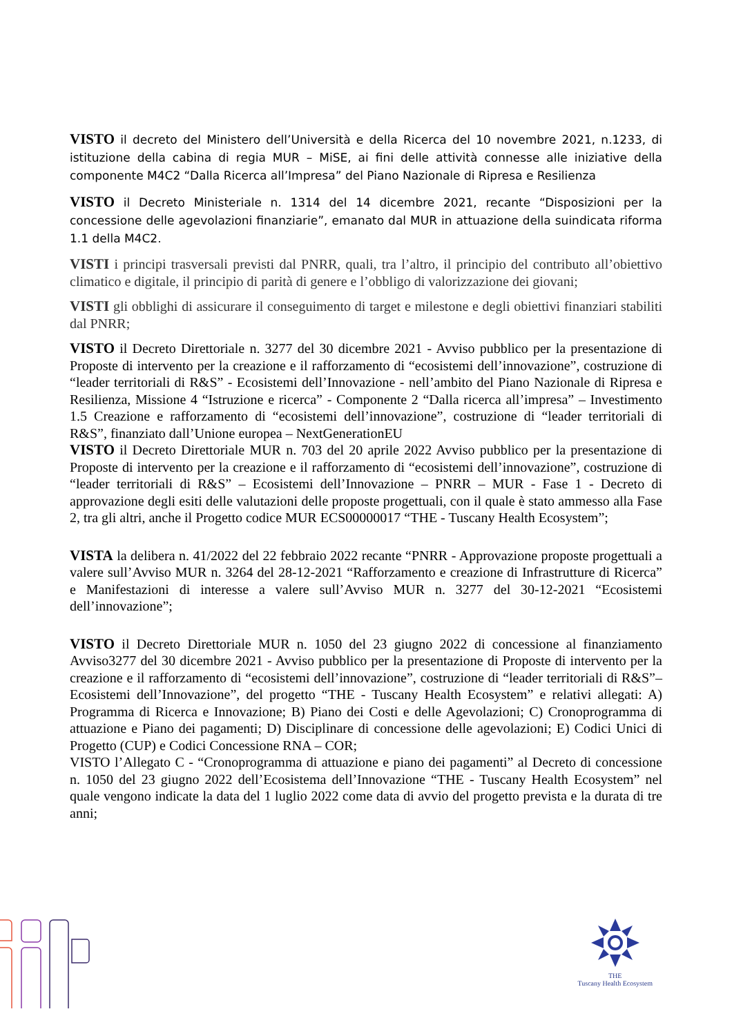VISTO il decreto del Ministero dell’Università e della Ricerca del 10 novembre 2021, n.1233, di istituzione della cabina di regia MUR – MiSE, ai fini delle attività connesse alle iniziative della componente M4C2 “Dalla Ricerca all’Impresa” del Piano Nazionale di Ripresa e Resilienza
VISTO il Decreto Ministeriale n. 1314 del 14 dicembre 2021, recante “Disposizioni per la concessione delle agevolazioni finanziarie”, emanato dal MUR in attuazione della suindicata riforma 1.1 della M4C2.
VISTI i principi trasversali previsti dal PNRR, quali, tra l’altro, il principio del contributo all’obiettivo climatico e digitale, il principio di parità di genere e l’obbligo di valorizzazione dei giovani;
VISTI gli obblighi di assicurare il conseguimento di target e milestone e degli obiettivi finanziari stabiliti dal PNRR;
VISTO il Decreto Direttoriale n. 3277 del 30 dicembre 2021 - Avviso pubblico per la presentazione di Proposte di intervento per la creazione e il rafforzamento di “ecosistemi dell’innovazione”, costruzione di “leader territoriali di R&S” - Ecosistemi dell’Innovazione - nell’ambito del Piano Nazionale di Ripresa e Resilienza, Missione 4 “Istruzione e ricerca” - Componente 2 “Dalla ricerca all’impresa” – Investimento 1.5 Creazione e rafforzamento di “ecosistemi dell’innovazione”, costruzione di “leader territoriali di R&S”, finanziato dall’Unione europea – NextGenerationEU
VISTO il Decreto Direttoriale MUR n. 703 del 20 aprile 2022 Avviso pubblico per la presentazione di Proposte di intervento per la creazione e il rafforzamento di “ecosistemi dell’innovazione”, costruzione di “leader territoriali di R&S” – Ecosistemi dell’Innovazione – PNRR – MUR - Fase 1 - Decreto di approvazione degli esiti delle valutazioni delle proposte progettuali, con il quale è stato ammesso alla Fase 2, tra gli altri, anche il Progetto codice MUR ECS00000017 “THE - Tuscany Health Ecosystem”;
VISTA la delibera n. 41/2022 del 22 febbraio 2022 recante “PNRR - Approvazione proposte progettuali a valere sull’Avviso MUR n. 3264 del 28-12-2021 “Rafforzamento e creazione di Infrastrutture di Ricerca” e Manifestazioni di interesse a valere sull’Avviso MUR n. 3277 del 30-12-2021 “Ecosistemi dell’innovazione”;
VISTO il Decreto Direttoriale MUR n. 1050 del 23 giugno 2022 di concessione al finanziamento Avviso3277 del 30 dicembre 2021 - Avviso pubblico per la presentazione di Proposte di intervento per la creazione e il rafforzamento di “ecosistemi dell’innovazione”, costruzione di “leader territoriali di R&S”– Ecosistemi dell’Innovazione”, del progetto “THE - Tuscany Health Ecosystem” e relativi allegati: A) Programma di Ricerca e Innovazione; B) Piano dei Costi e delle Agevolazioni; C) Cronoprogramma di attuazione e Piano dei pagamenti; D) Disciplinare di concessione delle agevolazioni; E) Codici Unici di Progetto (CUP) e Codici Concessione RNA – COR;
VISTO l’Allegato C - “Cronoprogramma di attuazione e piano dei pagamenti” al Decreto di concessione n. 1050 del 23 giugno 2022 dell’Ecosistema dell’Innovazione “THE - Tuscany Health Ecosystem” nel quale vengono indicate la data del 1 luglio 2022 come data di avvio del progetto prevista e la durata di tre anni;
THE
Tuscany Health Ecosystem